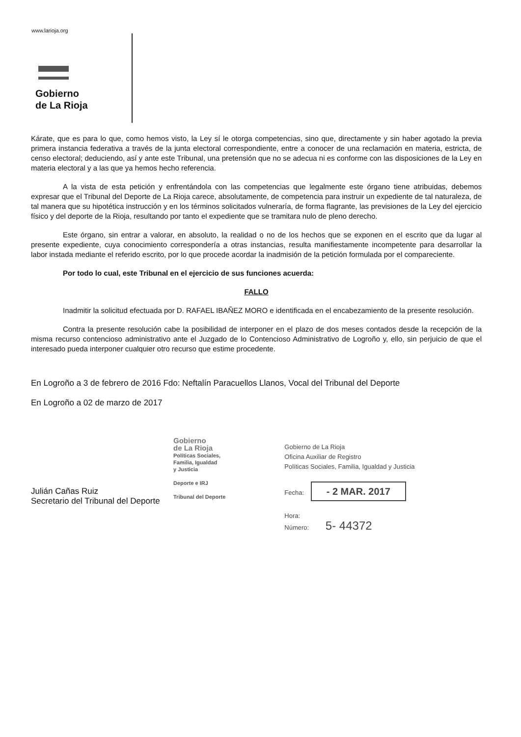www.larioja.org
Gobierno
de La Rioja
Kárate, que es para lo que, como hemos visto, la Ley sí le otorga competencias, sino que, directamente y sin haber agotado la previa primera instancia federativa a través de la junta electoral correspondiente, entre a conocer de una reclamación en materia, estricta, de censo electoral; deduciendo, así y ante este Tribunal, una pretensión que no se adecua ni es conforme con las disposiciones de la Ley en materia electoral y a las que ya hemos hecho referencia.
A la vista de esta petición y enfrentándola con las competencias que legalmente este órgano tiene atribuidas, debemos expresar que el Tribunal del Deporte de La Rioja carece, absolutamente, de competencia para instruir un expediente de tal naturaleza, de tal manera que su hipotética instrucción y en los términos solicitados vulneraría, de forma flagrante, las previsiones de la Ley del ejercicio físico y del deporte de la Rioja, resultando por tanto el expediente que se tramitara nulo de pleno derecho.
Este órgano, sin entrar a valorar, en absoluto, la realidad o no de los hechos que se exponen en el escrito que da lugar al presente expediente, cuya conocimiento correspondería a otras instancias, resulta manifiestamente incompetente para desarrollar la labor instada mediante el referido escrito, por lo que procede acordar la inadmisión de la petición formulada por el compareciente.
Por todo lo cual, este Tribunal en el ejercicio de sus funciones acuerda:
FALLO
Inadmitir la solicitud efectuada por D. RAFAEL IBAÑEZ MORO e identificada en el encabezamiento de la presente resolución.
Contra la presente resolución cabe la posibilidad de interponer en el plazo de dos meses contados desde la recepción de la misma recurso contencioso administrativo ante el Juzgado de lo Contencioso Administrativo de Logroño y, ello, sin perjuicio de que el interesado pueda interponer cualquier otro recurso que estime procedente.
En Logroño a 3 de febrero de 2016 Fdo: Neftalín Paracuellos Llanos, Vocal del Tribunal del Deporte
En Logroño a 02 de marzo de 2017
Julián Cañas Ruiz
Secretario del Tribunal del Deporte
Gobierno
de La Rioja
Políticas Sociales,
Familia, Igualdad
y Justicia
Deporte e IRJ
Tribunal del Deporte
Gobierno de La Rioja
Oficina Auxiliar de Registro
Políticas Sociales, Familia, Igualdad y Justicia
Fecha: - 2 MAR. 2017
Hora:
Número: 5- 44372